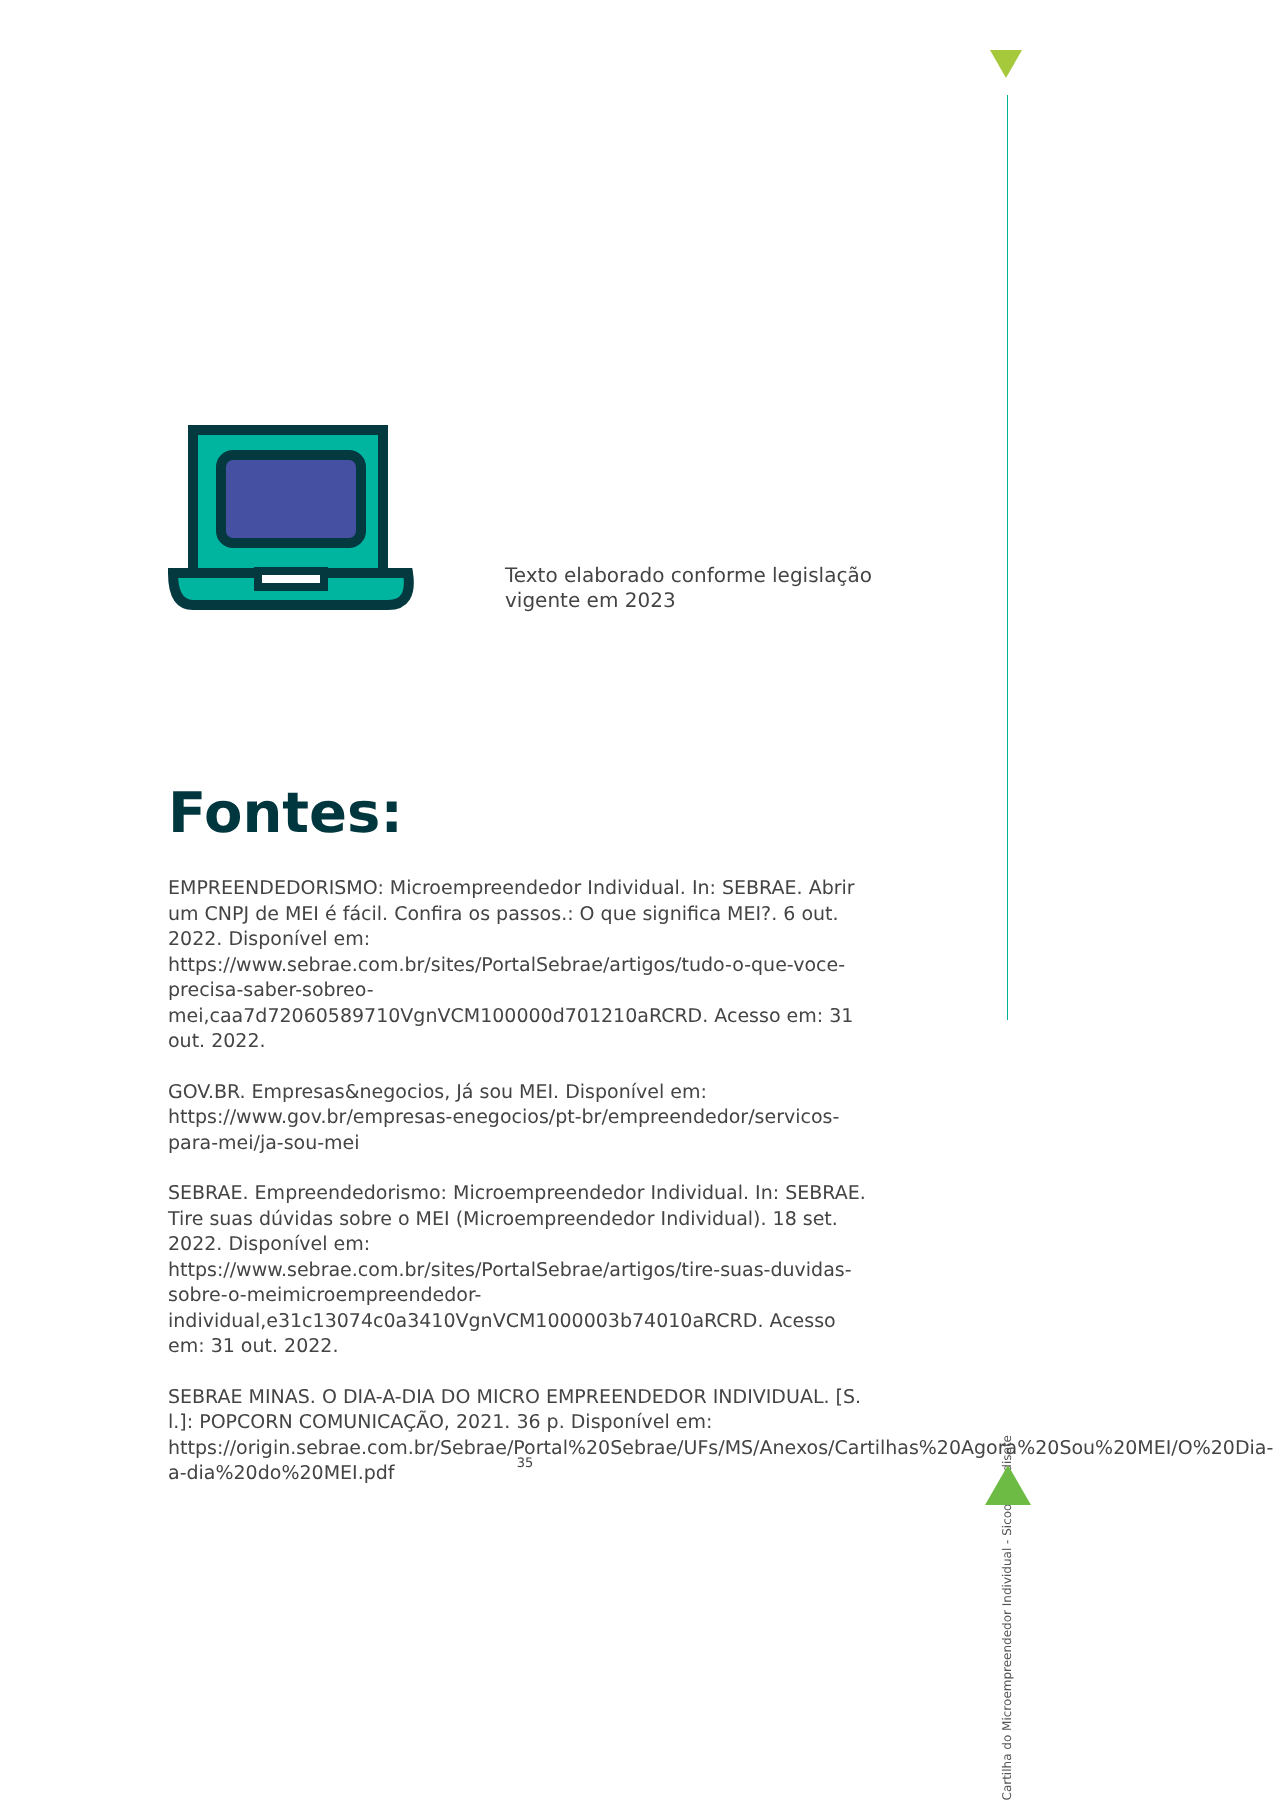Texto elaborado conforme legislação
vigente em 2023
Fontes:
EMPREENDEDORISMO: Microempreendedor Individual. In: SEBRAE. Abrir um CNPJ de MEI é fácil. Confira os passos.: O que significa MEI?. 6 out. 2022. Disponível em: https://www.sebrae.com.br/sites/PortalSebrae/artigos/tudo-o-que-voce-precisa-saber-sobreo-mei,caa7d72060589710VgnVCM100000d701210aRCRD. Acesso em: 31 out. 2022.
GOV.BR. Empresas&negocios, Já sou MEI. Disponível em: https://www.gov.br/empresas-enegocios/pt-br/empreendedor/servicos-para-mei/ja-sou-mei
SEBRAE. Empreendedorismo: Microempreendedor Individual. In: SEBRAE. Tire suas dúvidas sobre o MEI (Microempreendedor Individual). 18 set. 2022. Disponível em: https://www.sebrae.com.br/sites/PortalSebrae/artigos/tire-suas-duvidas-sobre-o-meimicroempreendedor-individual,e31c13074c0a3410VgnVCM1000003b74010aRCRD. Acesso em: 31 out. 2022.
SEBRAE MINAS. O DIA-A-DIA DO MICRO EMPREENDEDOR INDIVIDUAL. [S. l.]: POPCORN COMUNICAÇÃO, 2021. 36 p. Disponível em: https://origin.sebrae.com.br/Sebrae/Portal%20Sebrae/UFs/MS/Anexos/Cartilhas%20Agora%20Sou%20MEI/O%20Dia-a-dia%20do%20MEI.pdf
Cartilha do Microempreendedor Individual - Sicoob Credisete
35